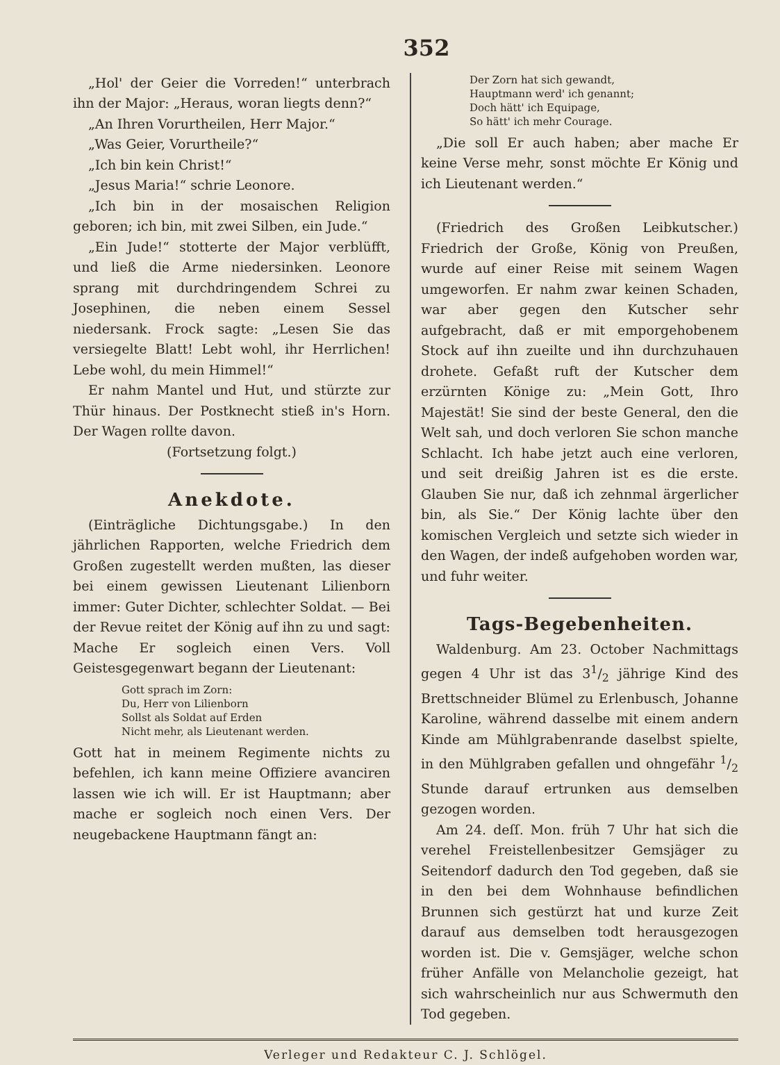352
„Hol' der Geier die Vorreden!“ unterbrach ihn der Major: „Heraus, woran liegts denn?“
„An Ihren Vorurtheilen, Herr Major.“
„Was Geier, Vorurtheile?“
„Ich bin kein Christ!“
„Jesus Maria!“ schrie Leonore.
„Ich bin in der mosaischen Religion geboren; ich bin, mit zwei Silben, ein Jude.“
„Ein Jude!“ stotterte der Major verblüfft, und ließ die Arme niedersinken. Leonore sprang mit durchdringendem Schrei zu Josephinen, die neben einem Sessel niedersank. Frock sagte: „Lesen Sie das versiegelte Blatt! Lebt wohl, ihr Herrlichen! Lebe wohl, du mein Himmel!“
Er nahm Mantel und Hut, und stürzte zur Thür hinaus. Der Postknecht stieß in's Horn. Der Wagen rollte davon.
(Fortsetzung folgt.)
Anekdote.
(Einträgliche Dichtungsgabe.) In den jährlichen Rapporten, welche Friedrich dem Großen zugestellt werden mußten, las dieser bei einem gewissen Lieutenant Lilienborn immer: Guter Dichter, schlechter Soldat. — Bei der Revue reitet der König auf ihn zu und sagt: Mache Er sogleich einen Vers. Voll Geistesgegenwart begann der Lieutenant:
Gott sprach im Zorn:
Du, Herr von Lilienborn
Sollst als Soldat auf Erden
Nicht mehr, als Lieutenant werden.
Gott hat in meinem Regimente nichts zu befehlen, ich kann meine Offiziere avanciren lassen wie ich will. Er ist Hauptmann; aber mache er sogleich noch einen Vers. Der neugebackene Hauptmann fängt an:
Der Zorn hat sich gewandt,
Hauptmann werd' ich genannt;
Doch hätt' ich Equipage,
So hätt' ich mehr Courage.
„Die soll Er auch haben; aber mache Er keine Verse mehr, sonst möchte Er König und ich Lieutenant werden.“
(Friedrich des Großen Leibkutscher.) Friedrich der Große, König von Preußen, wurde auf einer Reise mit seinem Wagen umgeworfen. Er nahm zwar keinen Schaden, war aber gegen den Kutscher sehr aufgebracht, daß er mit emporgehobenem Stock auf ihn zueilte und ihn durchzuhauen drohete. Gefaßt ruft der Kutscher dem erzürnten Könige zu: „Mein Gott, Ihro Majestät! Sie sind der beste General, den die Welt sah, und doch verloren Sie schon manche Schlacht. Ich habe jetzt auch eine verloren, und seit dreißig Jahren ist es die erste. Glauben Sie nur, daß ich zehnmal ärgerlicher bin, als Sie.“ Der König lachte über den komischen Vergleich und setzte sich wieder in den Wagen, der indeß aufgehoben worden war, und fuhr weiter.
Tags-Begebenheiten.
Waldenburg. Am 23. October Nachmittags gegen 4 Uhr ist das 31/2 jährige Kind des Brettschneider Blümel zu Erlenbusch, Johanne Karoline, während dasselbe mit einem andern Kinde am Mühlgrabenrande daselbst spielte, in den Mühlgraben gefallen und ohngefähr 1/2 Stunde darauf ertrunken aus demselben gezogen worden.
Am 24. deſſ. Mon. früh 7 Uhr hat sich die verehel Freistellenbesitzer Gemsjäger zu Seitendorf dadurch den Tod gegeben, daß sie in den bei dem Wohnhause befindlichen Brunnen sich gestürzt hat und kurze Zeit darauf aus demselben todt herausgezogen worden ist. Die v. Gemsjäger, welche schon früher Anfälle von Melancholie gezeigt, hat sich wahrscheinlich nur aus Schwermuth den Tod gegeben.
Verleger und Redakteur C. J. Schlögel.